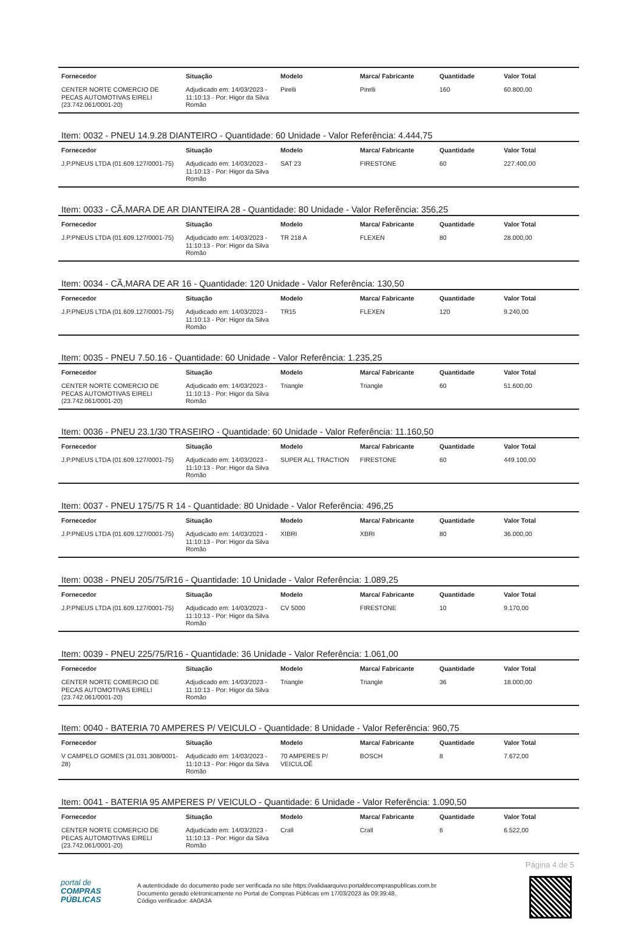| Fornecedor | Situação | Modelo | Marca/ Fabricante | Quantidade | Valor Total |
| --- | --- | --- | --- | --- | --- |
| CENTER NORTE COMERCIO DE PECAS AUTOMOTIVAS EIRELI (23.742.061/0001-20) | Adjudicado em: 14/03/2023 - 11:10:13 - Por: Higor da Silva Romão | Pirelli | Pirelli | 160 | 60.800,00 |
Item: 0032 - PNEU 14.9.28 DIANTEIRO - Quantidade: 60 Unidade - Valor Referência: 4.444,75
| Fornecedor | Situação | Modelo | Marca/ Fabricante | Quantidade | Valor Total |
| --- | --- | --- | --- | --- | --- |
| J.P.PNEUS LTDA (01.609.127/0001-75) | Adjudicado em: 14/03/2023 - 11:10:13 - Por: Higor da Silva Romão | SAT 23 | FIRESTONE | 60 | 227.400,00 |
Item: 0033 - CÃ,MARA DE AR DIANTEIRA 28 - Quantidade: 80 Unidade - Valor Referência: 356,25
| Fornecedor | Situação | Modelo | Marca/ Fabricante | Quantidade | Valor Total |
| --- | --- | --- | --- | --- | --- |
| J.P.PNEUS LTDA (01.609.127/0001-75) | Adjudicado em: 14/03/2023 - 11:10:13 - Por: Higor da Silva Romão | TR 218 A | FLEXEN | 80 | 28.000,00 |
Item: 0034 - CÃ,MARA DE AR 16 - Quantidade: 120 Unidade - Valor Referência: 130,50
| Fornecedor | Situação | Modelo | Marca/ Fabricante | Quantidade | Valor Total |
| --- | --- | --- | --- | --- | --- |
| J.P.PNEUS LTDA (01.609.127/0001-75) | Adjudicado em: 14/03/2023 - 11:10:13 - Por: Higor da Silva Romão | TR15 | FLEXEN | 120 | 9.240,00 |
Item: 0035 - PNEU 7.50.16 - Quantidade: 60 Unidade - Valor Referência: 1.235,25
| Fornecedor | Situação | Modelo | Marca/ Fabricante | Quantidade | Valor Total |
| --- | --- | --- | --- | --- | --- |
| CENTER NORTE COMERCIO DE PECAS AUTOMOTIVAS EIRELI (23.742.061/0001-20) | Adjudicado em: 14/03/2023 - 11:10:13 - Por: Higor da Silva Romão | Triangle | Triangle | 60 | 51.600,00 |
Item: 0036 - PNEU 23.1/30 TRASEIRO - Quantidade: 60 Unidade - Valor Referência: 11.160,50
| Fornecedor | Situação | Modelo | Marca/ Fabricante | Quantidade | Valor Total |
| --- | --- | --- | --- | --- | --- |
| J.P.PNEUS LTDA (01.609.127/0001-75) | Adjudicado em: 14/03/2023 - 11:10:13 - Por: Higor da Silva Romão | SUPER ALL TRACTION | FIRESTONE | 60 | 449.100,00 |
Item: 0037 - PNEU 175/75 R 14 - Quantidade: 80 Unidade - Valor Referência: 496,25
| Fornecedor | Situação | Modelo | Marca/ Fabricante | Quantidade | Valor Total |
| --- | --- | --- | --- | --- | --- |
| J.P.PNEUS LTDA (01.609.127/0001-75) | Adjudicado em: 14/03/2023 - 11:10:13 - Por: Higor da Silva Romão | XIBRI | XBRI | 80 | 36.000,00 |
Item: 0038 - PNEU 205/75/R16 - Quantidade: 10 Unidade - Valor Referência: 1.089,25
| Fornecedor | Situação | Modelo | Marca/ Fabricante | Quantidade | Valor Total |
| --- | --- | --- | --- | --- | --- |
| J.P.PNEUS LTDA (01.609.127/0001-75) | Adjudicado em: 14/03/2023 - 11:10:13 - Por: Higor da Silva Romão | CV 5000 | FIRESTONE | 10 | 9.170,00 |
Item: 0039 - PNEU 225/75/R16 - Quantidade: 36 Unidade - Valor Referência: 1.061,00
| Fornecedor | Situação | Modelo | Marca/ Fabricante | Quantidade | Valor Total |
| --- | --- | --- | --- | --- | --- |
| CENTER NORTE COMERCIO DE PECAS AUTOMOTIVAS EIRELI (23.742.061/0001-20) | Adjudicado em: 14/03/2023 - 11:10:13 - Por: Higor da Silva Romão | Triangle | Triangle | 36 | 18.000,00 |
Item: 0040 - BATERIA 70 AMPERES P/ VEICULO - Quantidade: 8 Unidade - Valor Referência: 960,75
| Fornecedor | Situação | Modelo | Marca/ Fabricante | Quantidade | Valor Total |
| --- | --- | --- | --- | --- | --- |
| V CAMPELO GOMES (31.031.308/0001-28) | Adjudicado em: 14/03/2023 - 11:10:13 - Por: Higor da Silva Romão | 70 AMPERES P/ VEICULOÊ | BOSCH | 8 | 7.672,00 |
Item: 0041 - BATERIA 95 AMPERES P/ VEICULO - Quantidade: 6 Unidade - Valor Referência: 1.090,50
| Fornecedor | Situação | Modelo | Marca/ Fabricante | Quantidade | Valor Total |
| --- | --- | --- | --- | --- | --- |
| CENTER NORTE COMERCIO DE PECAS AUTOMOTIVAS EIRELI (23.742.061/0001-20) | Adjudicado em: 14/03/2023 - 11:10:13 - Por: Higor da Silva Romão | Crall | Crall | 6 | 6.522,00 |
Página 4 de 5
portal de
COMPRAS
PÚBLICAS
A autenticidade do documento pode ser verificada no site https://validaarquivo.portaldecompraspublicas.com.br
Documento gerado eletronicamente no Portal de Compras Públicas em 17/03/2023 às 09:39:48.
Código verificador: 4A0A3A